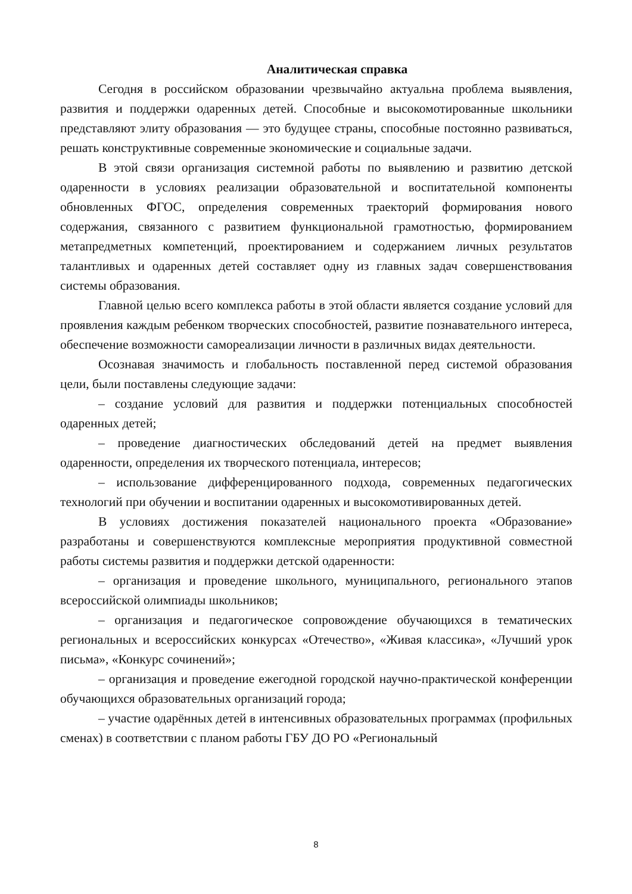Аналитическая справка
Сегодня в российском образовании чрезвычайно актуальна проблема выявления, развития и поддержки одаренных детей. Способные и высокомотированные школьники представляют элиту образования — это будущее страны, способные постоянно развиваться, решать конструктивные современные экономические и социальные задачи.
В этой связи организация системной работы по выявлению и развитию детской одаренности в условиях реализации образовательной и воспитательной компоненты обновленных ФГОС, определения современных траекторий формирования нового содержания, связанного с развитием функциональной грамотностью, формированием метапредметных компетенций, проектированием и содержанием личных результатов талантливых и одаренных детей составляет одну из главных задач совершенствования системы образования.
Главной целью всего комплекса работы в этой области является создание условий для проявления каждым ребенком творческих способностей, развитие познавательного интереса, обеспечение возможности самореализации личности в различных видах деятельности.
Осознавая значимость и глобальность поставленной перед системой образования цели, были поставлены следующие задачи:
– создание условий для развития и поддержки потенциальных способностей одаренных детей;
– проведение диагностических обследований детей на предмет выявления одаренности, определения их творческого потенциала, интересов;
– использование дифференцированного подхода, современных педагогических технологий при обучении и воспитании одаренных и высокомотивированных детей.
В условиях достижения показателей национального проекта «Образование» разработаны и совершенствуются комплексные мероприятия продуктивной совместной работы системы развития и поддержки детской одаренности:
– организация и проведение школьного, муниципального, регионального этапов всероссийской олимпиады школьников;
– организация и педагогическое сопровождение обучающихся в тематических региональных и всероссийских конкурсах «Отечество», «Живая классика», «Лучший урок письма», «Конкурс сочинений»;
– организация и проведение ежегодной городской научно-практической конференции обучающихся образовательных организаций города;
– участие одарённых детей в интенсивных образовательных программах (профильных сменах) в соответствии с планом работы ГБУ ДО РО «Региональный
8